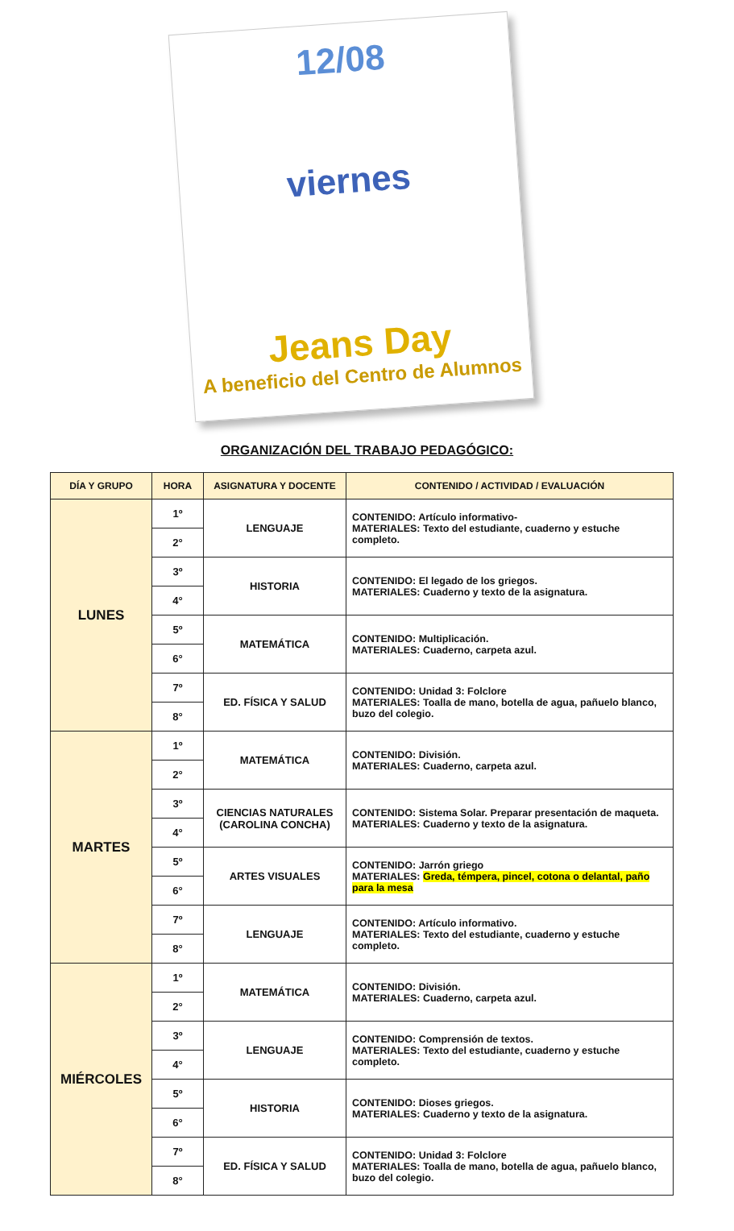12/08
viernes
Jeans Day
A beneficio del Centro de Alumnos
ORGANIZACIÓN DEL TRABAJO PEDAGÓGICO:
| DÍA Y GRUPO | HORA | ASIGNATURA Y DOCENTE | CONTENIDO / ACTIVIDAD / EVALUACIÓN |
| --- | --- | --- | --- |
| LUNES | 1º | LENGUAJE | CONTENIDO: Artículo informativo- MATERIALES: Texto del estudiante, cuaderno y estuche completo. |
| | 2° | | |
| | 3º | HISTORIA | CONTENIDO: El legado de los griegos. MATERIALES: Cuaderno y texto de la asignatura. |
| | 4° | | |
| | 5º | MATEMÁTICA | CONTENIDO: Multiplicación. MATERIALES: Cuaderno, carpeta azul. |
| | 6° | | |
| | 7º | ED. FÍSICA Y SALUD | CONTENIDO: Unidad 3: Folclore MATERIALES: Toalla de mano, botella de agua, pañuelo blanco, buzo del colegio. |
| | 8° | | |
| MARTES | 1º | MATEMÁTICA | CONTENIDO: División. MATERIALES: Cuaderno, carpeta azul. |
| | 2° | | |
| | 3º | CIENCIAS NATURALES (CAROLINA CONCHA) | CONTENIDO: Sistema Solar. Preparar presentación de maqueta. MATERIALES: Cuaderno y texto de la asignatura. |
| | 4° | | |
| | 5º | ARTES VISUALES | CONTENIDO: Jarrón griego MATERIALES: Greda, témpera, pincel, cotona o delantal, paño para la mesa |
| | 6° | | |
| | 7º | LENGUAJE | CONTENIDO: Artículo informativo. MATERIALES: Texto del estudiante, cuaderno y estuche completo. |
| | 8° | | |
| MIÉRCOLES | 1º | MATEMÁTICA | CONTENIDO: División. MATERIALES: Cuaderno, carpeta azul. |
| | 2° | | |
| | 3º | LENGUAJE | CONTENIDO: Comprensión de textos. MATERIALES: Texto del estudiante, cuaderno y estuche completo. |
| | 4° | | |
| | 5º | HISTORIA | CONTENIDO: Dioses griegos. MATERIALES: Cuaderno y texto de la asignatura. |
| | 6° | | |
| | 7º | ED. FÍSICA Y SALUD | CONTENIDO: Unidad 3: Folclore MATERIALES: Toalla de mano, botella de agua, pañuelo blanco, buzo del colegio. |
| | 8° | | |